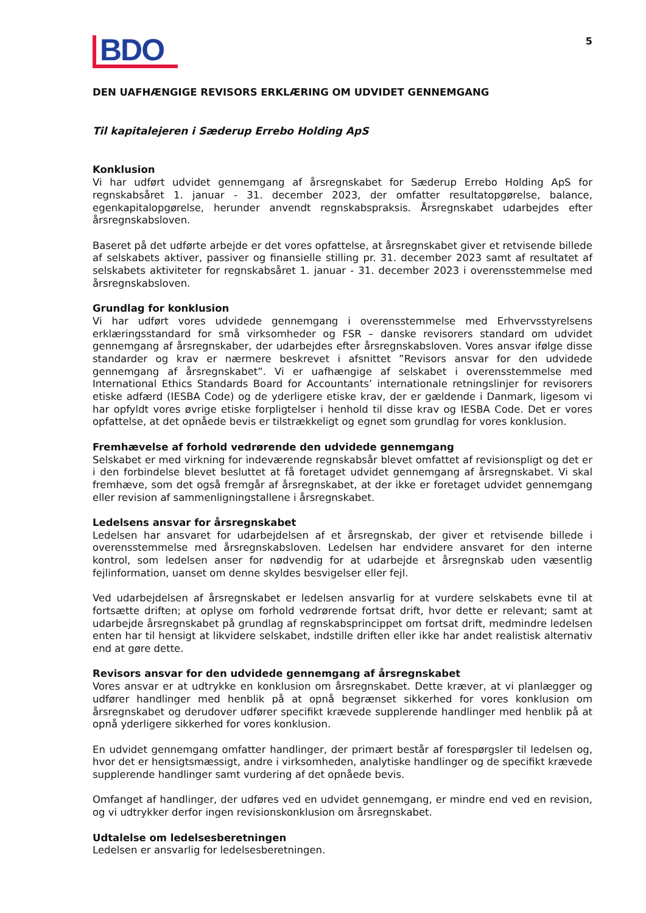BDO
5
DEN UAFHÆNGIGE REVISORS ERKLÆRING OM UDVIDET GENNEMGANG
Til kapitalejeren i Sæderup Errebo Holding ApS
Konklusion
Vi har udført udvidet gennemgang af årsregnskabet for Sæderup Errebo Holding ApS for regnskabsåret 1. januar - 31. december 2023, der omfatter resultatopgørelse, balance, egenkapitalopgørelse, herunder anvendt regnskabspraksis. Årsregnskabet udarbejdes efter årsregnskabsloven.
Baseret på det udførte arbejde er det vores opfattelse, at årsregnskabet giver et retvisende billede af selskabets aktiver, passiver og finansielle stilling pr. 31. december 2023 samt af resultatet af selskabets aktiviteter for regnskabsåret 1. januar - 31. december 2023 i overensstemmelse med årsregnskabsloven.
Grundlag for konklusion
Vi har udført vores udvidede gennemgang i overensstemmelse med Erhvervsstyrelsens erklærings­standard for små virksomheder og FSR – danske revisorers standard om udvidet gennemgang af årsregnskaber, der udarbejdes efter årsregnskabsloven. Vores ansvar ifølge disse standarder og krav er nærmere beskrevet i afsnittet ”Revisors ansvar for den udvidede gennemgang af årsregnskabet”. Vi er uafhængige af selskabet i overensstemmelse med International Ethics Standards Board for Accountants’ internationale retningslinjer for revisorers etiske adfærd (IESBA Code) og de yderligere etiske krav, der er gældende i Danmark, ligesom vi har opfyldt vores øvrige etiske forpligtelser i henhold til disse krav og IESBA Code. Det er vores opfattelse, at det opnåede bevis er tilstrækkeligt og egnet som grundlag for vores konklusion.
Fremhævelse af forhold vedrørende den udvidede gennemgang
Selskabet er med virkning for indeværende regnskabsår blevet omfattet af revisionspligt og det er i den forbindelse blevet besluttet at få foretaget udvidet gennemgang af årsregnskabet. Vi skal fremhæve, som det også fremgår af årsregnskabet, at der ikke er foretaget udvidet gennemgang eller revision af sammenligningstallene i årsregnskabet.
Ledelsens ansvar for årsregnskabet
Ledelsen har ansvaret for udarbejdelsen af et årsregnskab, der giver et retvisende billede i overens­stemmelse med årsregnskabsloven. Ledelsen har endvidere ansvaret for den interne kontrol, som ledelsen anser for nødvendig for at udarbejde et årsregnskab uden væsentlig fejlinformation, uanset om denne skyldes besvigelser eller fejl.
Ved udarbejdelsen af årsregnskabet er ledelsen ansvarlig for at vurdere selskabets evne til at fortsætte driften; at oplyse om forhold vedrørende fortsat drift, hvor dette er relevant; samt at udarbejde års­regnskabet på grundlag af regnskabsprincippet om fortsat drift, medmindre ledelsen enten har til hensigt at likvidere selskabet, indstille driften eller ikke har andet realistisk alternativ end at gøre dette.
Revisors ansvar for den udvidede gennemgang af årsregnskabet
Vores ansvar er at udtrykke en konklusion om årsregnskabet. Dette kræver, at vi planlægger og udfører handlinger med henblik på at opnå begrænset sikkerhed for vores konklusion om årsregnskabet og derudover udfører specifikt krævede supplerende handlinger med henblik på at opnå yderligere sikkerhed for vores konklusion.
En udvidet gennemgang omfatter handlinger, der primært består af forespørgsler til ledelsen og, hvor det er hensigtsmæssigt, andre i virksomheden, analytiske handlinger og de specifikt krævede supplerende handlinger samt vurdering af det opnåede bevis.
Omfanget af handlinger, der udføres ved en udvidet gennemgang, er mindre end ved en revision, og vi udtrykker derfor ingen revisionskonklusion om årsregnskabet.
Udtalelse om ledelsesberetningen
Ledelsen er ansvarlig for ledelsesberetningen.